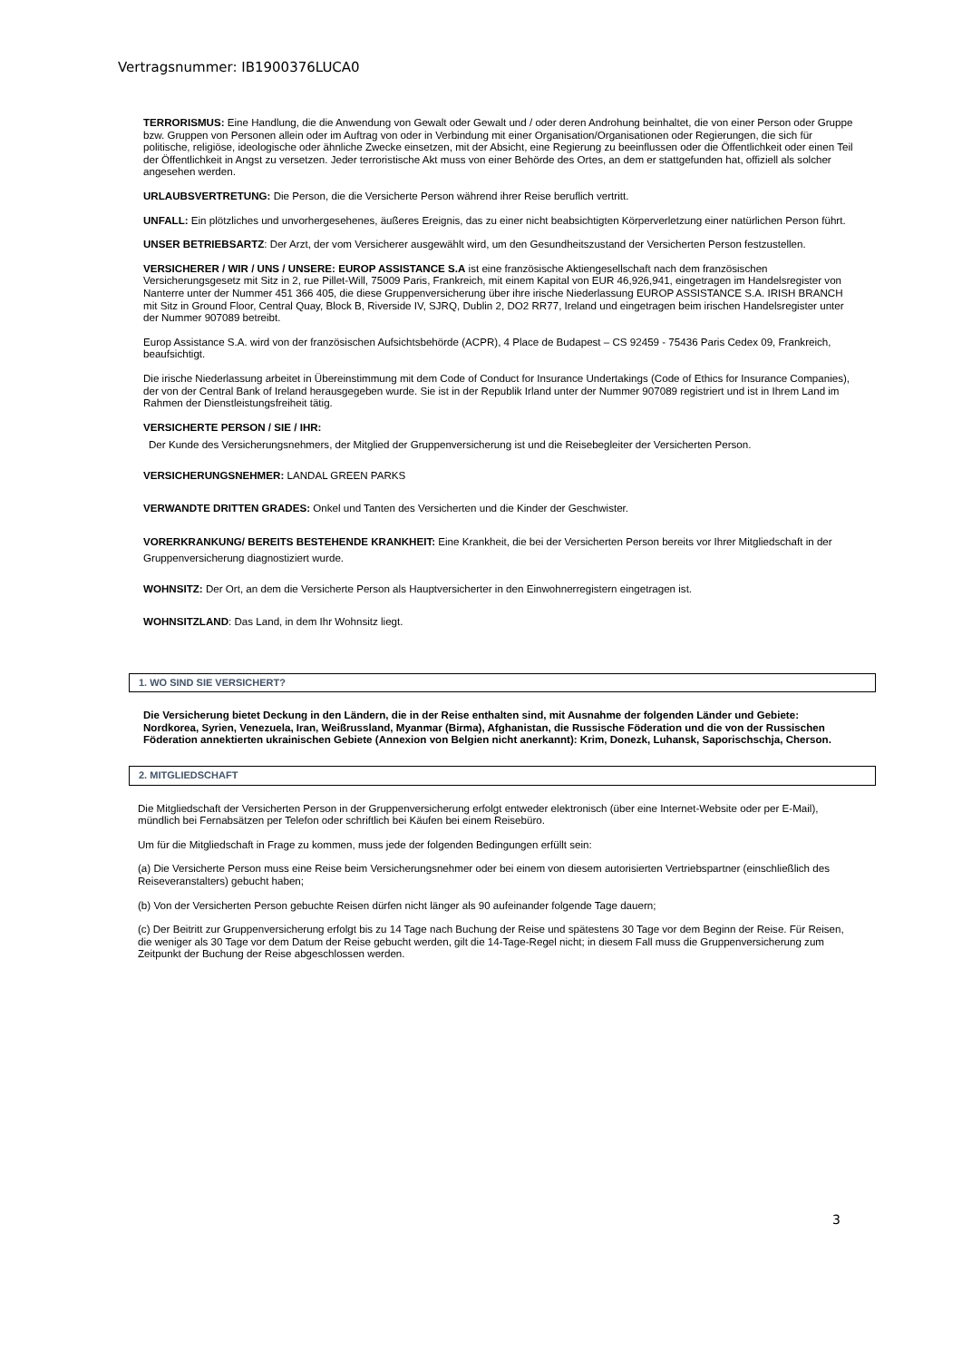Vertragsnummer: IB1900376LUCA0
TERRORISMUS: Eine Handlung, die die Anwendung von Gewalt oder Gewalt und / oder deren Androhung beinhaltet, die von einer Person oder Gruppe bzw. Gruppen von Personen allein oder im Auftrag von oder in Verbindung mit einer Organisation/Organisationen oder Regierungen, die sich für politische, religiöse, ideologische oder ähnliche Zwecke einsetzen, mit der Absicht, eine Regierung zu beeinflussen oder die Öffentlichkeit oder einen Teil der Öffentlichkeit in Angst zu versetzen. Jeder terroristische Akt muss von einer Behörde des Ortes, an dem er stattgefunden hat, offiziell als solcher angesehen werden.
URLAUBSVERTRETUNG: Die Person, die die Versicherte Person während ihrer Reise beruflich vertritt.
UNFALL: Ein plötzliches und unvorhergesehenes, äußeres Ereignis, das zu einer nicht beabsichtigten Körperverletzung einer natürlichen Person führt.
UNSER BETRIEBSARTZ: Der Arzt, der vom Versicherer ausgewählt wird, um den Gesundheitszustand der Versicherten Person festzustellen.
VERSICHERER / WIR / UNS / UNSERE: EUROP ASSISTANCE S.A ist eine französische Aktiengesellschaft nach dem französischen Versicherungsgesetz mit Sitz in 2, rue Pillet-Will, 75009 Paris, Frankreich, mit einem Kapital von EUR 46,926,941, eingetragen im Handelsregister von Nanterre unter der Nummer 451 366 405, die diese Gruppenversicherung über ihre irische Niederlassung EUROP ASSISTANCE S.A. IRISH BRANCH mit Sitz in Ground Floor, Central Quay, Block B, Riverside IV, SJRQ, Dublin 2, DO2 RR77, Ireland und eingetragen beim irischen Handelsregister unter der Nummer 907089 betreibt.
Europ Assistance S.A. wird von der französischen Aufsichtsbehörde (ACPR), 4 Place de Budapest – CS 92459 - 75436 Paris Cedex 09, Frankreich, beaufsichtigt.
Die irische Niederlassung arbeitet in Übereinstimmung mit dem Code of Conduct for Insurance Undertakings (Code of Ethics for Insurance Companies), der von der Central Bank of Ireland herausgegeben wurde. Sie ist in der Republik Irland unter der Nummer 907089 registriert und ist in Ihrem Land im Rahmen der Dienstleistungsfreiheit tätig.
VERSICHERTE PERSON / SIE / IHR:
Der Kunde des Versicherungsnehmers, der Mitglied der Gruppenversicherung ist und die Reisebegleiter der Versicherten Person.
VERSICHERUNGSNEHMER: LANDAL GREEN PARKS
VERWANDTE DRITTEN GRADES: Onkel und Tanten des Versicherten und die Kinder der Geschwister.
VORERKRANKUNG/ BEREITS BESTEHENDE KRANKHEIT: Eine Krankheit, die bei der Versicherten Person bereits vor Ihrer Mitgliedschaft in der Gruppenversicherung diagnostiziert wurde.
WOHNSITZ: Der Ort, an dem die Versicherte Person als Hauptversicherter in den Einwohnerregistern eingetragen ist.
WOHNSITZLAND: Das Land, in dem Ihr Wohnsitz liegt.
1. WO SIND SIE VERSICHERT?
Die Versicherung bietet Deckung in den Ländern, die in der Reise enthalten sind, mit Ausnahme der folgenden Länder und Gebiete: Nordkorea, Syrien, Venezuela, Iran, Weißrussland, Myanmar (Birma), Afghanistan, die Russische Föderation und die von der Russischen Föderation annektierten ukrainischen Gebiete (Annexion von Belgien nicht anerkannt): Krim, Donezk, Luhansk, Saporischschja, Cherson.
2. MITGLIEDSCHAFT
Die Mitgliedschaft der Versicherten Person in der Gruppenversicherung erfolgt entweder elektronisch (über eine Internet-Website oder per E-Mail), mündlich bei Fernabsätzen per Telefon oder schriftlich bei Käufen bei einem Reisebüro.
Um für die Mitgliedschaft in Frage zu kommen, muss jede der folgenden Bedingungen erfüllt sein:
(a) Die Versicherte Person muss eine Reise beim Versicherungsnehmer oder bei einem von diesem autorisierten Vertriebspartner (einschließlich des Reiseveranstalters) gebucht haben;
(b) Von der Versicherten Person gebuchte Reisen dürfen nicht länger als 90 aufeinander folgende Tage dauern;
(c) Der Beitritt zur Gruppenversicherung erfolgt bis zu 14 Tage nach Buchung der Reise und spätestens 30 Tage vor dem Beginn der Reise. Für Reisen, die weniger als 30 Tage vor dem Datum der Reise gebucht werden, gilt die 14-Tage-Regel nicht; in diesem Fall muss die Gruppenversicherung zum Zeitpunkt der Buchung der Reise abgeschlossen werden.
3